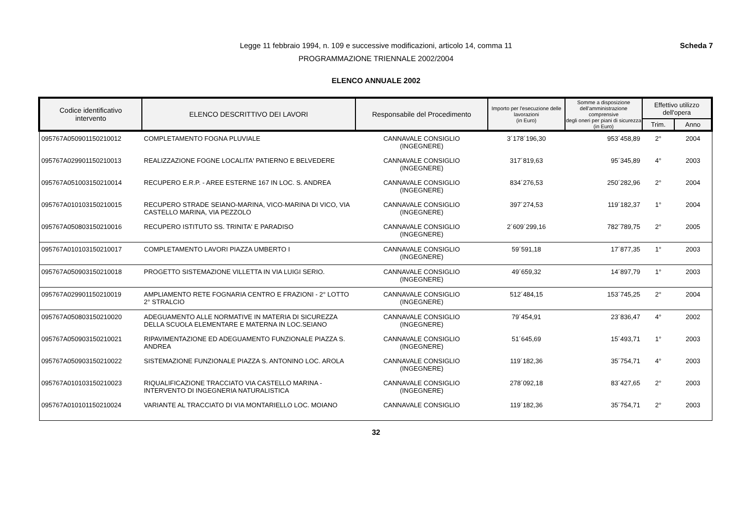Scheda 7
Legge 11 febbraio 1994, n. 109 e successive modificazioni, articolo 14, comma 11
PROGRAMMAZIONE TRIENNALE 2002/2004
ELENCO ANNUALE 2002
| Codice identificativo intervento | ELENCO DESCRITTIVO DEI LAVORI | Responsabile del Procedimento | Importo per l'esecuzione delle lavorazioni (in Euro) | Somme a disposizione dell'amministrazione comprensive degli oneri per piani di sicurezza (in Euro) | Effettivo utilizzo dell'opera | |
| --- | --- | --- | --- | --- | --- | --- |
| | | | | | Trim. | Anno |
| 095767A050901150210012 | COMPLETAMENTO FOGNA PLUVIALE | CANNAVALE CONSIGLIO (INGEGNERE) | 3´178´196,30 | 953´458,89 | 2° | 2004 |
| 095767A029901150210013 | REALIZZAZIONE FOGNE LOCALITA' PATIERNO E BELVEDERE | CANNAVALE CONSIGLIO (INGEGNERE) | 317´819,63 | 95´345,89 | 4° | 2003 |
| 095767A051003150210014 | RECUPERO E.R.P. - AREE ESTERNE 167 IN LOC. S. ANDREA | CANNAVALE CONSIGLIO (INGEGNERE) | 834´276,53 | 250´282,96 | 2° | 2004 |
| 095767A010103150210015 | RECUPERO STRADE SEIANO-MARINA, VICO-MARINA DI VICO, VIA CASTELLO MARINA, VIA PEZZOLO | CANNAVALE CONSIGLIO (INGEGNERE) | 397´274,53 | 119´182,37 | 1° | 2004 |
| 095767A050803150210016 | RECUPERO ISTITUTO SS. TRINITA' E PARADISO | CANNAVALE CONSIGLIO (INGEGNERE) | 2´609´299,16 | 782´789,75 | 2° | 2005 |
| 095767A010103150210017 | COMPLETAMENTO LAVORI PIAZZA UMBERTO I | CANNAVALE CONSIGLIO (INGEGNERE) | 59´591,18 | 17´877,35 | 1° | 2003 |
| 095767A050903150210018 | PROGETTO SISTEMAZIONE VILLETTA IN VIA LUIGI SERIO. | CANNAVALE CONSIGLIO (INGEGNERE) | 49´659,32 | 14´897,79 | 1° | 2003 |
| 095767A029901150210019 | AMPLIAMENTO RETE FOGNARIA CENTRO E FRAZIONI - 2° LOTTO 2° STRALCIO | CANNAVALE CONSIGLIO (INGEGNERE) | 512´484,15 | 153´745,25 | 2° | 2004 |
| 095767A050803150210020 | ADEGUAMENTO ALLE NORMATIVE IN MATERIA DI SICUREZZA DELLA SCUOLA ELEMENTARE E MATERNA IN LOC.SEIANO | CANNAVALE CONSIGLIO (INGEGNERE) | 79´454,91 | 23´836,47 | 4° | 2002 |
| 095767A050903150210021 | RIPAVIMENTAZIONE ED ADEGUAMENTO FUNZIONALE PIAZZA S. ANDREA | CANNAVALE CONSIGLIO (INGEGNERE) | 51´645,69 | 15´493,71 | 1° | 2003 |
| 095767A050903150210022 | SISTEMAZIONE FUNZIONALE PIAZZA S. ANTONINO LOC. AROLA | CANNAVALE CONSIGLIO (INGEGNERE) | 119´182,36 | 35´754,71 | 4° | 2003 |
| 095767A010103150210023 | RIQUALIFICAZIONE TRACCIATO VIA CASTELLO MARINA - INTERVENTO DI INGEGNERIA NATURALISTICA | CANNAVALE CONSIGLIO (INGEGNERE) | 278´092,18 | 83´427,65 | 2° | 2003 |
| 095767A010101150210024 | VARIANTE AL TRACCIATO DI VIA MONTARIELLO LOC. MOIANO | CANNAVALE CONSIGLIO | 119´182,36 | 35´754,71 | 2° | 2003 |
32